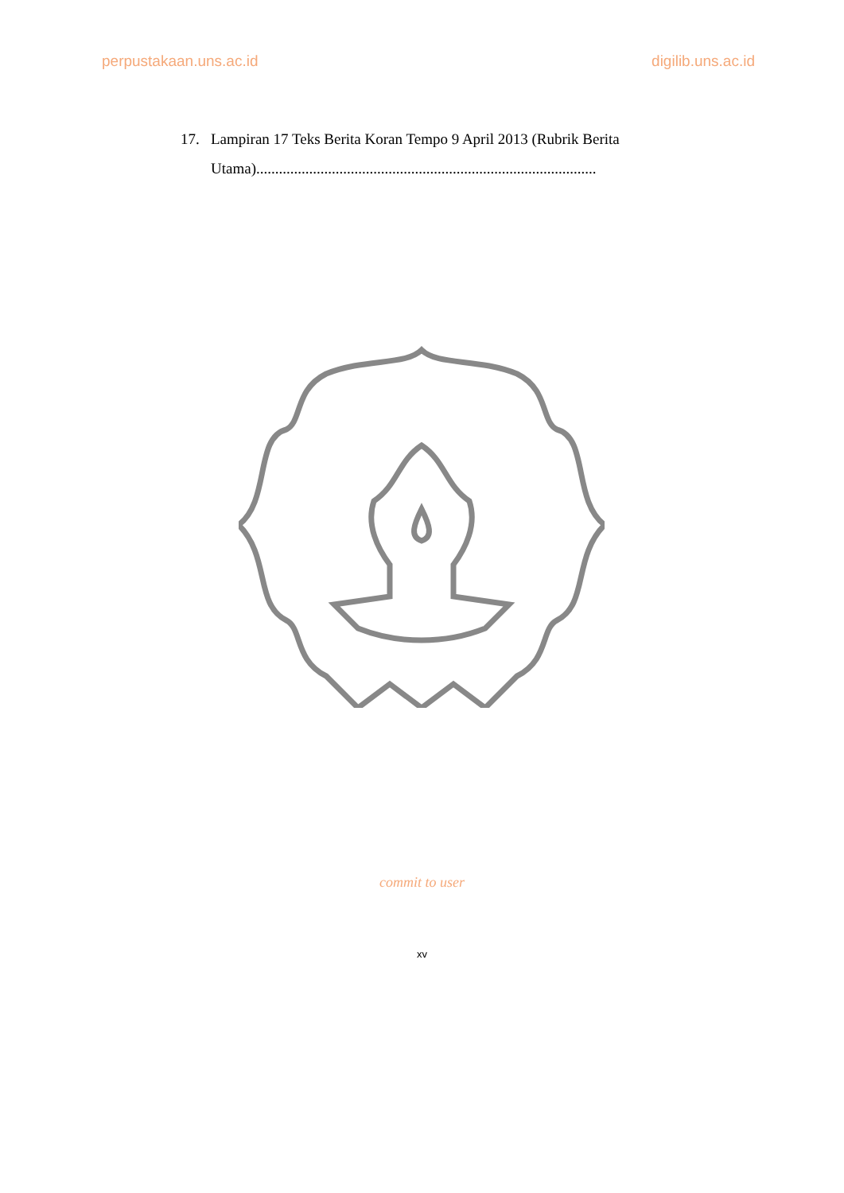perpustakaan.uns.ac.id digilib.uns.ac.id
17. Lampiran 17 Teks Berita Koran Tempo 9 April 2013 (Rubrik Berita
Utama)..........................................................................................
commit to user
xv